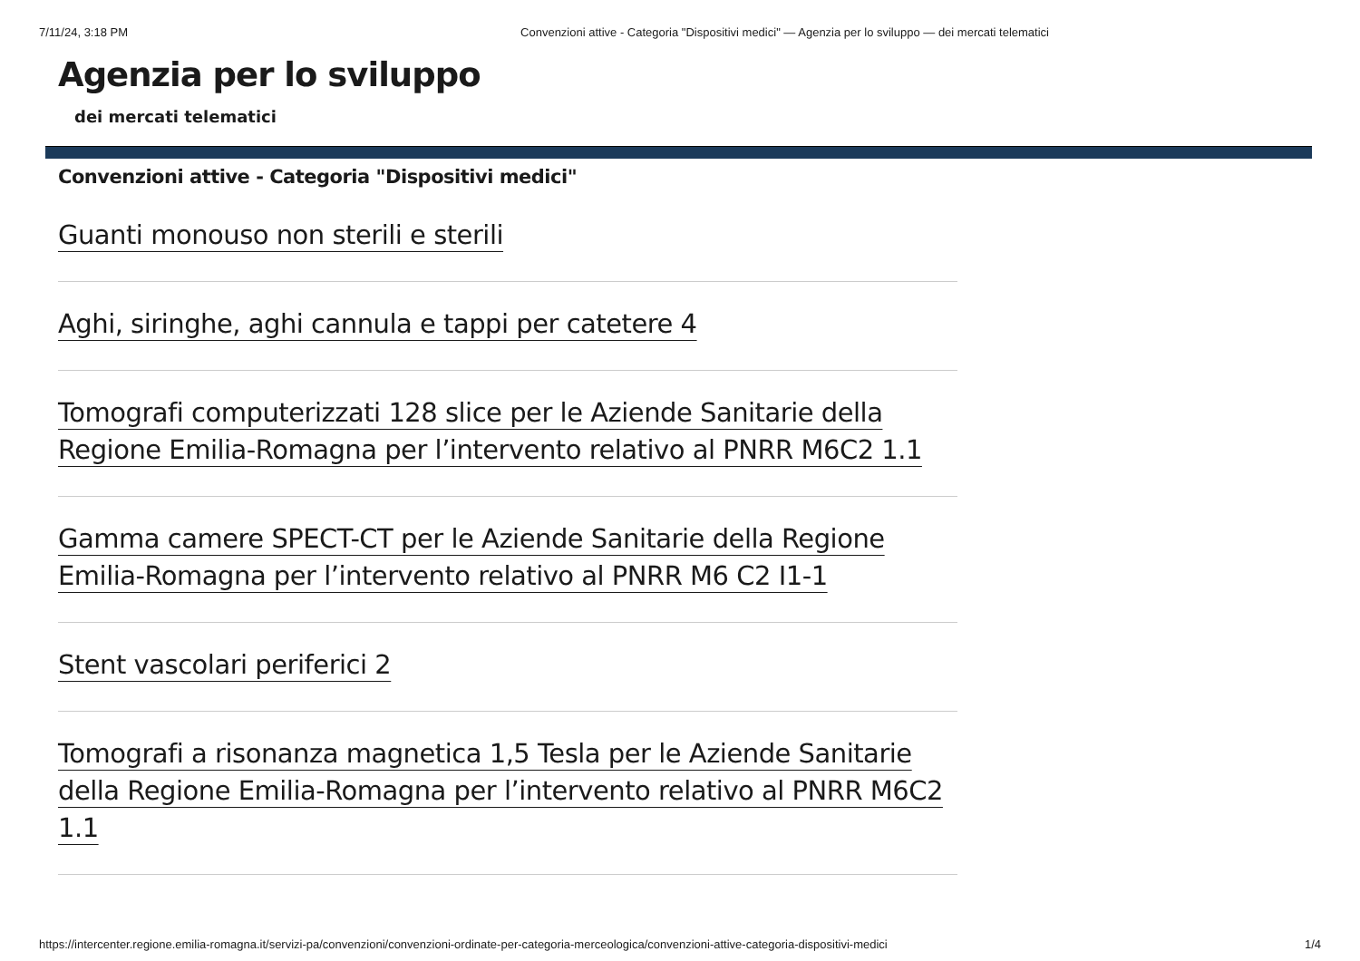7/11/24, 3:18 PM Convenzioni attive - Categoria "Dispositivi medici" — Agenzia per lo sviluppo — dei mercati telematici
Agenzia per lo sviluppo
dei mercati telematici
Convenzioni attive - Categoria "Dispositivi medici"
Guanti monouso non sterili e sterili
Aghi, siringhe, aghi cannula e tappi per catetere 4
Tomografi computerizzati 128 slice per le Aziende Sanitarie della Regione Emilia-Romagna per l’intervento relativo al PNRR M6C2 1.1
Gamma camere SPECT-CT per le Aziende Sanitarie della Regione Emilia-Romagna per l’intervento relativo al PNRR M6 C2 I1-1
Stent vascolari periferici 2
Tomografi a risonanza magnetica 1,5 Tesla per le Aziende Sanitarie della Regione Emilia-Romagna per l’intervento relativo al PNRR M6C2 1.1
https://intercenter.regione.emilia-romagna.it/servizi-pa/convenzioni/convenzioni-ordinate-per-categoria-merceologica/convenzioni-attive-categoria-dispositivi-medici 1/4